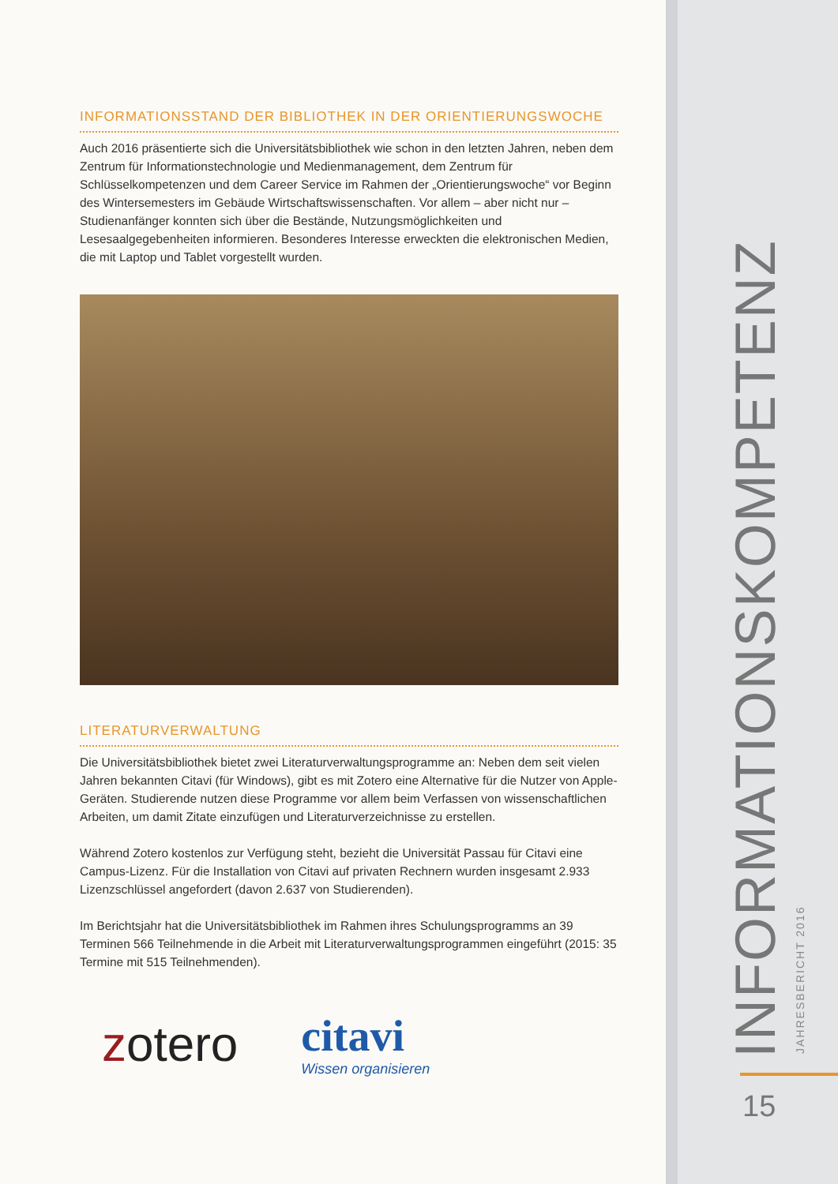INFORMATIONSSTAND DER BIBLIOTHEK IN DER ORIENTIERUNGSWOCHE
Auch 2016 präsentierte sich die Universitätsbibliothek wie schon in den letzten Jahren, neben dem Zentrum für Informationstechnologie und Medienmanagement, dem Zentrum für Schlüsselkompetenzen und dem Career Service im Rahmen der „Orientierungswoche“ vor Beginn des Wintersemesters im Gebäude Wirtschaftswissenschaften. Vor allem – aber nicht nur – Studienanfänger konnten sich über die Bestände, Nutzungsmöglichkeiten und Lesesaalgegebenheiten informieren. Besonderes Interesse erweckten die elektronischen Medien, die mit Laptop und Tablet vorgestellt wurden.
LITERATURVERWALTUNG
Die Universitätsbibliothek bietet zwei Literaturverwaltungsprogramme an: Neben dem seit vielen Jahren bekannten Citavi (für Windows), gibt es mit Zotero eine Alternative für die Nutzer von Apple-Geräten. Studierende nutzen diese Programme vor allem beim Verfassen von wissenschaftlichen Arbeiten, um damit Zitate einzufügen und Literaturverzeichnisse zu erstellen.
Während Zotero kostenlos zur Verfügung steht, bezieht die Universität Passau für Citavi eine Campus-Lizenz. Für die Installation von Citavi auf privaten Rechnern wurden insgesamt 2.933 Lizenzschlüssel angefordert (davon 2.637 von Studierenden).
Im Berichtsjahr hat die Universitätsbibliothek im Rahmen ihres Schulungsprogramms an 39 Terminen 566 Teilnehmende in die Arbeit mit Literaturverwaltungsprogrammen eingeführt (2015: 35 Termine mit 515 Teilnehmenden).
zotero citavi
Wissen organisieren
INFORMATIONSKOMPETENZ JAHRESBERICHT 2016
15